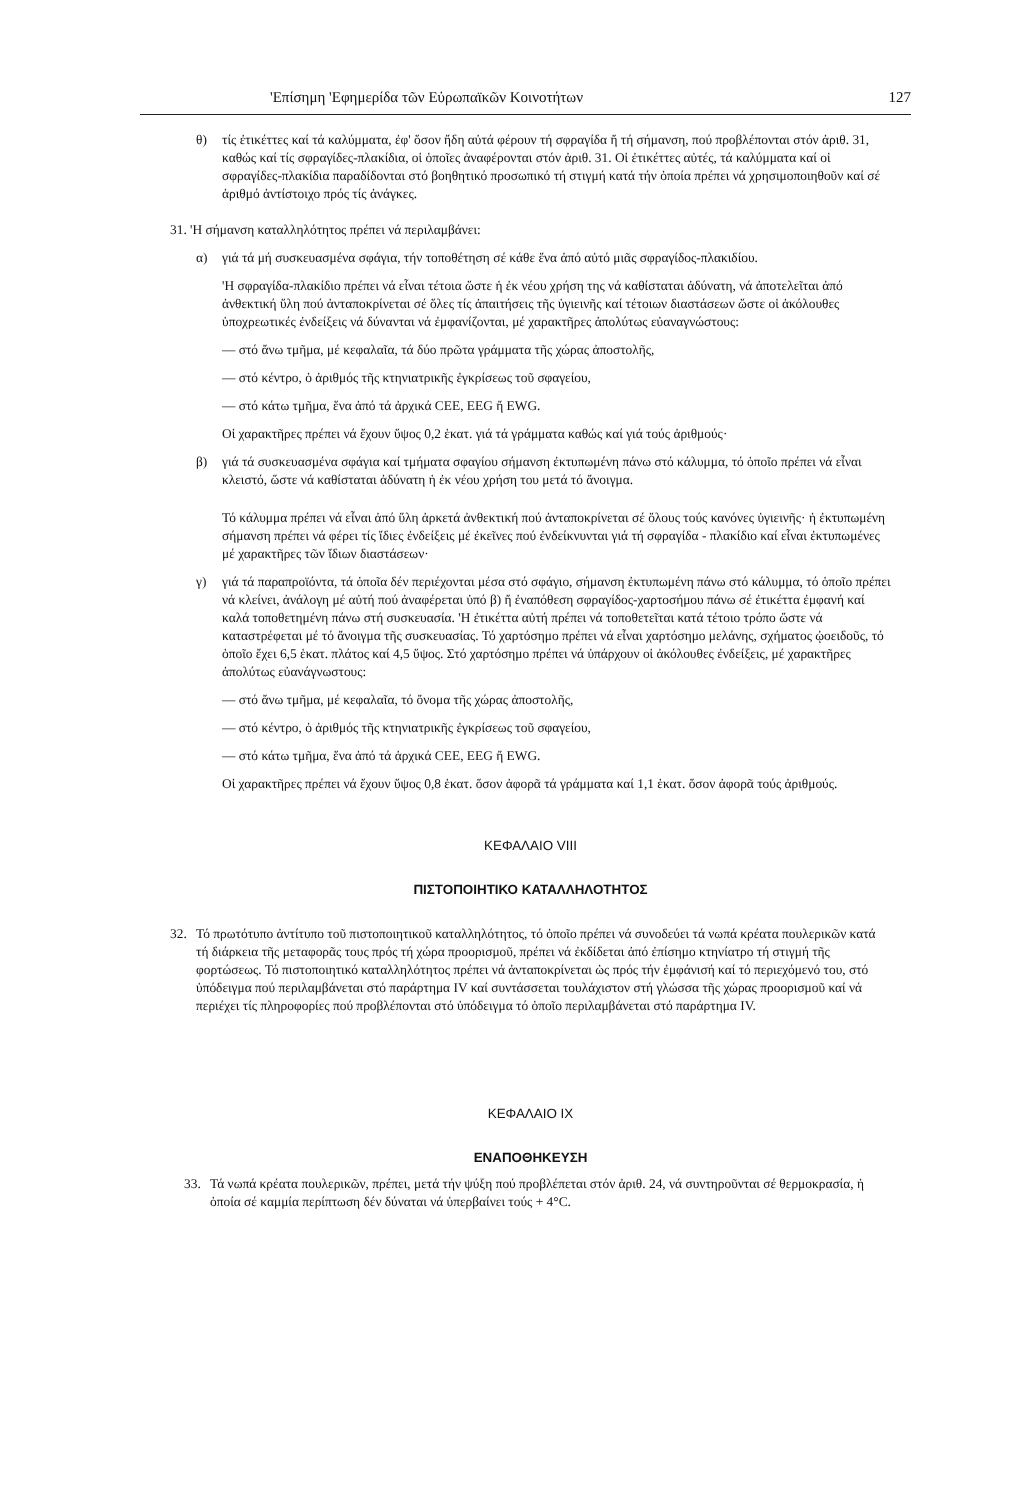'Επίσημη 'Εφημερίδα τῶν Εὐρωπαϊκῶν Κοινοτήτων 127
θ) τίς ἐτικέττες καί τά καλύμματα, ἐφ' ὅσον ἤδη αὐτά φέρουν τή σφραγίδα ἤ τή σήμανση, πού προβλέπονται στόν ἀριθ. 31, καθώς καί τίς σφραγίδες-πλακίδια, οἱ ὁποῖες ἀναφέρονται στόν ἀριθ. 31. Οἱ ἐτικέττες αὐτές, τά καλύμματα καί οἱ σφραγίδες-πλακίδια παραδίδονται στό βοηθητικό προσωπικό τή στιγμή κατά τήν ὁποία πρέπει νά χρησιμοποιηθοῦν καί σέ ἀριθμό ἀντίστοιχο πρός τίς ἀνάγκες.
31. 'Η σήμανση καταλληλότητος πρέπει νά περιλαμβάνει:
α) γιά τά μή συσκευασμένα σφάγια, τήν τοποθέτηση σέ κάθε ἕνα ἀπό αὐτό μιᾶς σφραγίδος-πλακιδίου.
'Η σφραγίδα-πλακίδιο πρέπει νά εἶναι τέτοια ὥστε ἡ ἐκ νέου χρήση της νά καθίσταται ἀδύνατη, νά ἀποτελεῖται ἀπό ἀνθεκτική ὕλη πού ἀνταποκρίνεται σέ ὅλες τίς ἀπαιτήσεις τῆς ὑγιεινῆς καί τέτοιων διαστάσεων ὥστε οἱ ἀκόλουθες ὑποχρεωτικές ἐνδείξεις νά δύνανται νά ἐμφανίζονται, μέ χαρακτῆρες ἀπολύτως εὐαναγνώστους:
— στό ἄνω τμῆμα, μέ κεφαλαῖα, τά δύο πρῶτα γράμματα τῆς χώρας ἀποστολῆς,
— στό κέντρο, ὁ ἀριθμός τῆς κτηνιατρικῆς ἐγκρίσεως τοῦ σφαγείου,
— στό κάτω τμῆμα, ἕνα ἀπό τά ἀρχικά CEE, EEG ἤ EWG.
Οἱ χαρακτῆρες πρέπει νά ἔχουν ὕψος 0,2 ἑκατ. γιά τά γράμματα καθώς καί γιά τούς ἀριθμούς·
β) γιά τά συσκευασμένα σφάγια καί τμήματα σφαγίου σήμανση ἐκτυπωμένη πάνω στό κάλυμμα, τό ὁποῖο πρέπει νά εἶναι κλειστό, ὥστε νά καθίσταται ἀδύνατη ἡ ἐκ νέου χρήση του μετά τό ἄνοιγμα.
Τό κάλυμμα πρέπει νά εἶναι ἀπό ὕλη ἀρκετά ἀνθεκτική πού ἀνταποκρίνεται σέ ὅλους τούς κανόνες ὑγιεινῆς· ἡ ἐκτυπωμένη σήμανση πρέπει νά φέρει τίς ἴδιες ἐνδείξεις μέ ἐκεῖνες πού ἐνδείκνυνται γιά τή σφραγίδα - πλακίδιο καί εἶναι ἐκτυπωμένες μέ χαρακτῆρες τῶν ἴδιων διαστάσεων·
γ) γιά τά παραπροϊόντα, τά ὁποῖα δέν περιέχονται μέσα στό σφάγιο, σήμανση ἐκτυπωμένη πάνω στό κάλυμμα, τό ὁποῖο πρέπει νά κλείνει, ἀνάλογη μέ αὐτή πού ἀναφέρεται ὑπό β) ἤ ἐναπόθεση σφραγίδος-χαρτοσήμου πάνω σέ ἐτικέττα ἐμφανή καί καλά τοποθετημένη πάνω στή συσκευασία. 'Η ἐτικέττα αὐτή πρέπει νά τοποθετεῖται κατά τέτοιο τρόπο ὥστε νά καταστρέφεται μέ τό ἄνοιγμα τῆς συσκευασίας. Τό χαρτόσημο πρέπει νά εἶναι χαρτόσημο μελάνης, σχήματος ᾠοειδοῦς, τό ὁποῖο ἔχει 6,5 ἑκατ. πλάτος καί 4,5 ὕψος. Στό χαρτόσημο πρέπει νά ὑπάρχουν οἱ ἀκόλουθες ἐνδείξεις, μέ χαρακτῆρες ἀπολύτως εὐανάγνωστους:
— στό ἄνω τμῆμα, μέ κεφαλαῖα, τό ὄνομα τῆς χώρας ἀποστολῆς,
— στό κέντρο, ὁ ἀριθμός τῆς κτηνιατρικῆς ἐγκρίσεως τοῦ σφαγείου,
— στό κάτω τμῆμα, ἕνα ἀπό τά ἀρχικά CEE, EEG ἤ EWG.
Οἱ χαρακτῆρες πρέπει νά ἔχουν ὕψος 0,8 ἑκατ. ὅσον ἀφορᾶ τά γράμματα καί 1,1 ἑκατ. ὅσον ἀφορᾶ τούς ἀριθμούς.
ΚΕΦΑΛΑΙΟ VIII
ΠΙΣΤΟΠΟΙΗΤΙΚΟ ΚΑΤΑΛΛΗΛΟΤΗΤΟΣ
32. Τό πρωτότυπο ἀντίτυπο τοῦ πιστοποιητικοῦ καταλληλότητος, τό ὁποῖο πρέπει νά συνοδεύει τά νωπά κρέατα πουλερικῶν κατά τή διάρκεια τῆς μεταφορᾶς τους πρός τή χώρα προορισμοῦ, πρέπει νά ἐκδίδεται ἀπό ἐπίσημο κτηνίατρο τή στιγμή τῆς φορτώσεως. Τό πιστοποιητικό καταλληλότητος πρέπει νά ἀνταποκρίνεται ὡς πρός τήν ἐμφάνισή καί τό περιεχόμενό του, στό ὑπόδειγμα πού περιλαμβάνεται στό παράρτημα IV καί συντάσσεται τουλάχιστον στή γλώσσα τῆς χώρας προορισμοῦ καί νά περιέχει τίς πληροφορίες πού προβλέπονται στό ὑπόδειγμα τό ὁποῖο περιλαμβάνεται στό παράρτημα IV.
ΚΕΦΑΛΑΙΟ IX
ΕΝΑΠΟΘΗΚΕΥΣΗ
33. Τά νωπά κρέατα πουλερικῶν, πρέπει, μετά τήν ψύξη πού προβλέπεται στόν ἀριθ. 24, νά συντηροῦνται σέ θερμοκρασία, ἡ ὁποία σέ καμμία περίπτωση δέν δύναται νά ὑπερβαίνει τούς + 4°C.